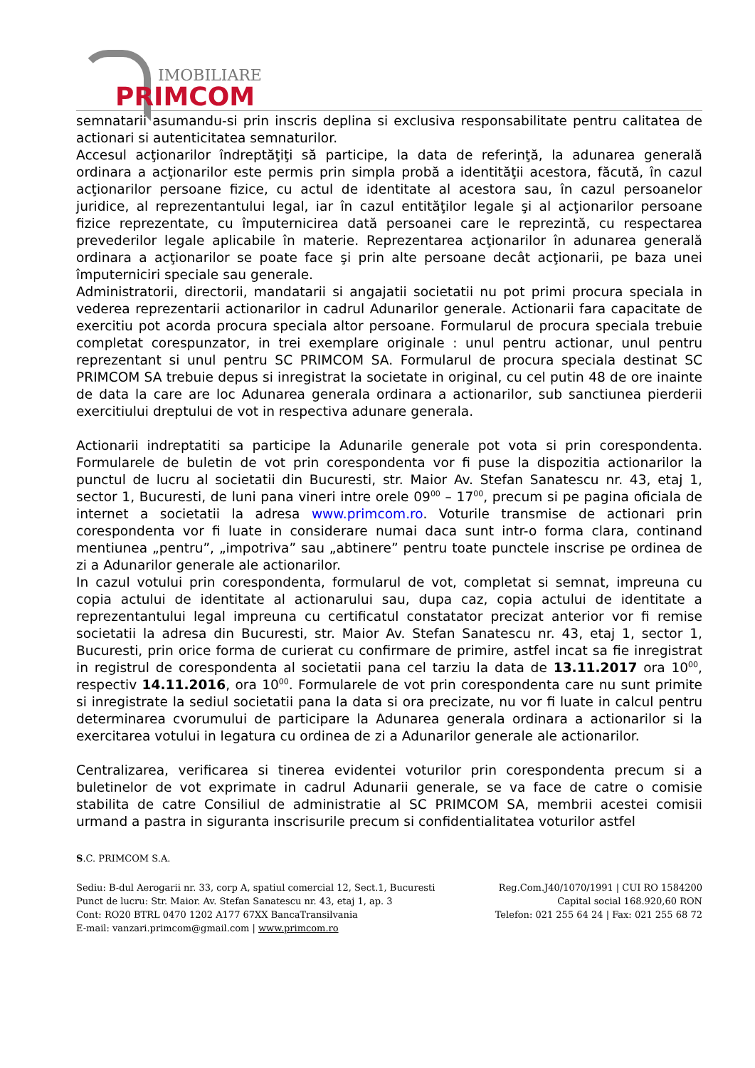IMOBILIARE
PRIMCOM
semnatarii asumandu-si prin inscris deplina si exclusiva responsabilitate pentru calitatea de actionari si autenticitatea semnaturilor.
Accesul acţionarilor îndreptăţiţi să participe, la data de referinţă, la adunarea generală ordinara a acţionarilor este permis prin simpla probă a identităţii acestora, făcută, în cazul acţionarilor persoane fizice, cu actul de identitate al acestora sau, în cazul persoanelor juridice, al reprezentantului legal, iar în cazul entităţilor legale şi al acţionarilor persoane fizice reprezentate, cu împuternicirea dată persoanei care le reprezintă, cu respectarea prevederilor legale aplicabile în materie. Reprezentarea acţionarilor în adunarea generală ordinara a acţionarilor se poate face şi prin alte persoane decât acţionarii, pe baza unei împuterniciri speciale sau generale.
Administratorii, directorii, mandatarii si angajatii societatii nu pot primi procura speciala in vederea reprezentarii actionarilor in cadrul Adunarilor generale. Actionarii fara capacitate de exercitiu pot acorda procura speciala altor persoane. Formularul de procura speciala trebuie completat corespunzator, in trei exemplare originale : unul pentru actionar, unul pentru reprezentant si unul pentru SC PRIMCOM SA. Formularul de procura speciala destinat SC PRIMCOM SA trebuie depus si inregistrat la societate in original, cu cel putin 48 de ore inainte de data la care are loc Adunarea generala ordinara a actionarilor, sub sanctiunea pierderii exercitiului dreptului de vot in respectiva adunare generala.
Actionarii indreptatiti sa participe la Adunarile generale pot vota si prin corespondenta. Formularele de buletin de vot prin corespondenta vor fi puse la dispozitia actionarilor la punctul de lucru al societatii din Bucuresti, str. Maior Av. Stefan Sanatescu nr. 43, etaj 1, sector 1, Bucuresti, de luni pana vineri intre orele 09<sup>00</sup> – 17<sup>00</sup>, precum si pe pagina oficiala de internet a societatii la adresa www.primcom.ro. Voturile transmise de actionari prin corespondenta vor fi luate in considerare numai daca sunt intr-o forma clara, continand mentiunea „pentru”, „impotriva” sau „abtinere” pentru toate punctele inscrise pe ordinea de zi a Adunarilor generale ale actionarilor.
In cazul votului prin corespondenta, formularul de vot, completat si semnat, impreuna cu copia actului de identitate al actionarului sau, dupa caz, copia actului de identitate a reprezentantului legal impreuna cu certificatul constatator precizat anterior vor fi remise societatii la adresa din Bucuresti, str. Maior Av. Stefan Sanatescu nr. 43, etaj 1, sector 1, Bucuresti, prin orice forma de curierat cu confirmare de primire, astfel incat sa fie inregistrat in registrul de corespondenta al societatii pana cel tarziu la data de 13.11.2017 ora 10<sup>00</sup>, respectiv 14.11.2016, ora 10<sup>00</sup>. Formularele de vot prin corespondenta care nu sunt primite si inregistrate la sediul societatii pana la data si ora precizate, nu vor fi luate in calcul pentru determinarea cvorumului de participare la Adunarea generala ordinara a actionarilor si la exercitarea votului in legatura cu ordinea de zi a Adunarilor generale ale actionarilor.
Centralizarea, verificarea si tinerea evidentei voturilor prin corespondenta precum si a buletinelor de vot exprimate in cadrul Adunarii generale, se va face de catre o comisie stabilita de catre Consiliul de administratie al SC PRIMCOM SA, membrii acestei comisii urmand a pastra in siguranta inscrisurile precum si confidentialitatea voturilor astfel
S.C. PRIMCOM S.A.
Sediu: B-dul Aerogarii nr. 33, corp A, spatiul comercial 12, Sect.1, Bucuresti Reg.Com.J40/1070/1991 | CUI RO 1584200
Punct de lucru: Str. Maior. Av. Stefan Sanatescu nr. 43, etaj 1, ap. 3 Capital social 168.920,60 RON
Cont: RO20 BTRL 0470 1202 A177 67XX BancaTransilvania Telefon: 021 255 64 24 | Fax: 021 255 68 72
E-mail: vanzari.primcom@gmail.com | www.primcom.ro